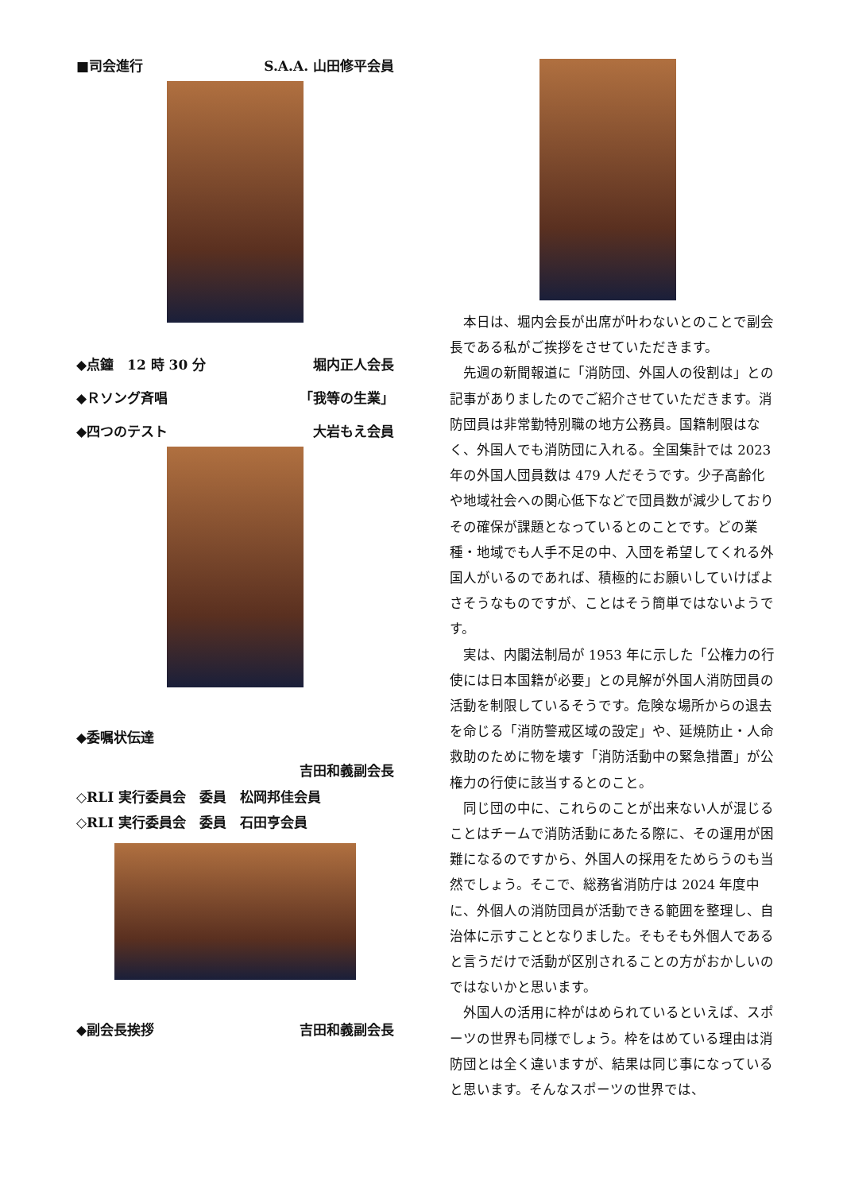■司会進行 S.A.A. 山田修平会員
◆点鐘　12 時 30 分 堀内正人会長
◆Ｒソング斉唱 「我等の生業」
◆四つのテスト 大岩もえ会員
◆委嘱状伝達
吉田和義副会長
◇RLI 実行委員会　委員　松岡邦佳会員
◇RLI 実行委員会　委員　石田亨会員
◆副会長挨拶 吉田和義副会長
本日は、堀内会長が出席が叶わないとのことで副会長である私がご挨拶をさせていただきます。
先週の新聞報道に「消防団、外国人の役割は」との記事がありましたのでご紹介させていただきます。消防団員は非常勤特別職の地方公務員。国籍制限はなく、外国人でも消防団に入れる。全国集計では 2023 年の外国人団員数は 479 人だそうです。少子高齢化や地域社会への関心低下などで団員数が減少しておりその確保が課題となっているとのことです。どの業種・地域でも人手不足の中、入団を希望してくれる外国人がいるのであれば、積極的にお願いしていけばよさそうなものですが、ことはそう簡単ではないようです。
実は、内閣法制局が 1953 年に示した「公権力の行使には日本国籍が必要」との見解が外国人消防団員の活動を制限しているそうです。危険な場所からの退去を命じる「消防警戒区域の設定」や、延焼防止・人命救助のために物を壊す「消防活動中の緊急措置」が公権力の行使に該当するとのこと。
同じ団の中に、これらのことが出来ない人が混じることはチームで消防活動にあたる際に、その運用が困難になるのですから、外国人の採用をためらうのも当然でしょう。そこで、総務省消防庁は 2024 年度中に、外個人の消防団員が活動できる範囲を整理し、自治体に示すこととなりました。そもそも外個人であると言うだけで活動が区別されることの方がおかしいのではないかと思います。
外国人の活用に枠がはめられているといえば、スポーツの世界も同様でしょう。枠をはめている理由は消防団とは全く違いますが、結果は同じ事になっていると思います。そんなスポーツの世界では、